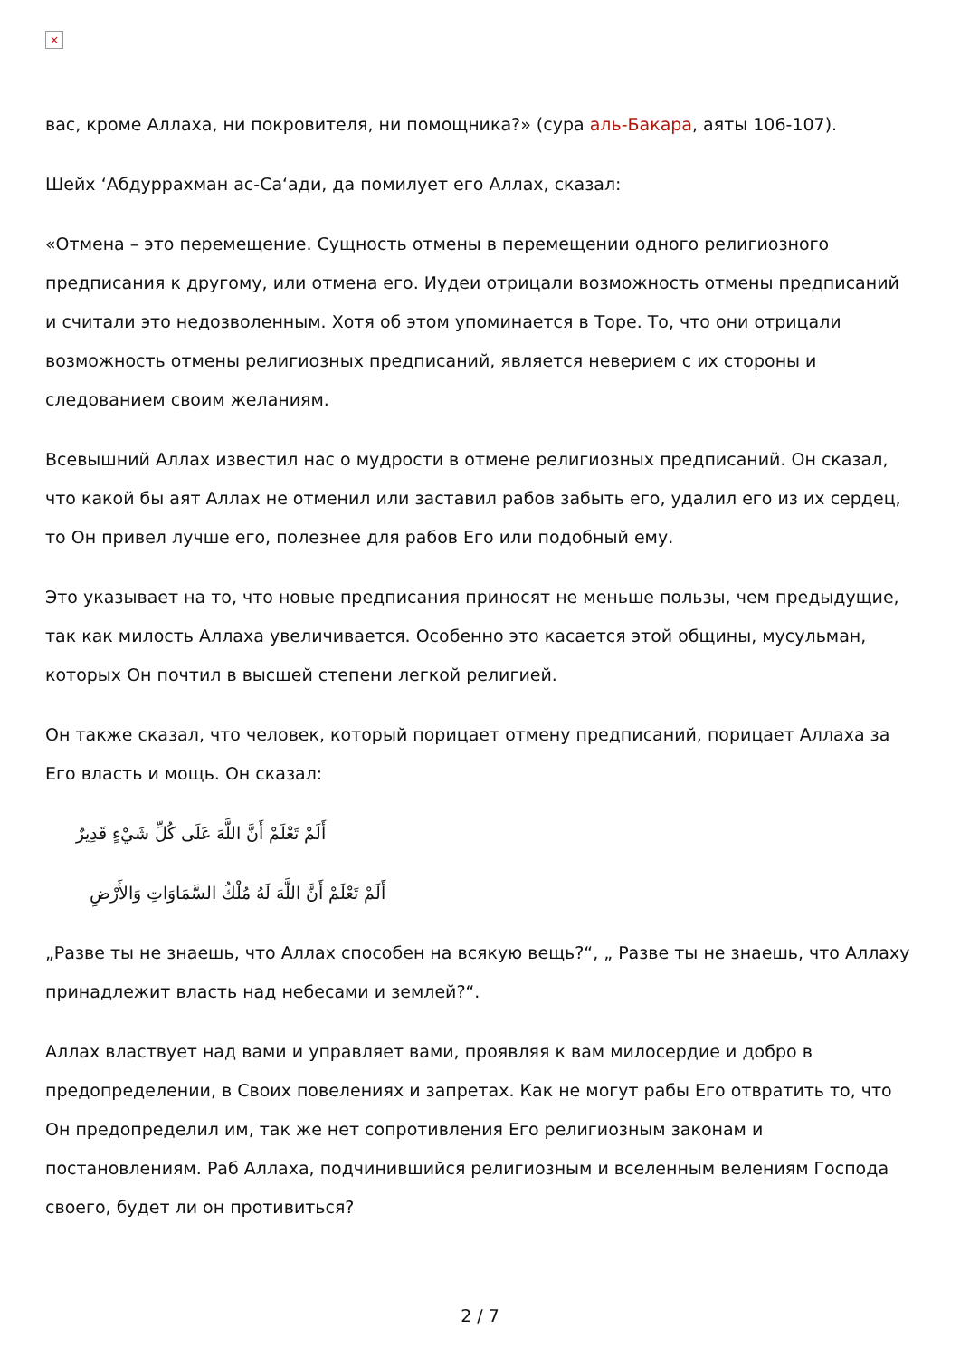×
вас, кроме Аллаха, ни покровителя, ни помощника?» (сура аль-Бакара, аяты 106-107).
Шейх ‘Абдуррахман ас-Са‘ади, да помилует его Аллах, сказал:
«Отмена – это перемещение. Сущность отмены в перемещении одного религиозного предписания к другому, или отмена его. Иудеи отрицали возможность отмены предписаний и считали это недозволенным. Хотя об этом упоминается в Торе. То, что они отрицали возможность отмены религиозных предписаний, является неверием с их стороны и следованием своим желаниям.
Всевышний Аллах известил нас о мудрости в отмене религиозных предписаний. Он сказал, что какой бы аят Аллах не отменил или заставил рабов забыть его, удалил его из их сердец, то Он привел лучше его, полезнее для рабов Его или подобный ему.
Это указывает на то, что новые предписания приносят не меньше пользы, чем предыдущие, так как милость Аллаха увеличивается. Особенно это касается этой общины, мусульман, которых Он почтил в высшей степени легкой религией.
Он также сказал, что человек, который порицает отмену предписаний, порицает Аллаха за Его власть и мощь. Он сказал:
أَلَمْ تَعْلَمْ أَنَّ اللَّهَ عَلَى كُلِّ شَيْءٍ قَدِيرٌ
أَلَمْ تَعْلَمْ أَنَّ اللَّهَ لَهُ مُلْكُ السَّمَاوَاتِ وَالأَرْضِ
„Разве ты не знаешь, что Аллах способен на всякую вещь?“, „ Разве ты не знаешь, что Аллаху принадлежит власть над небесами и землей?“.
Аллах властвует над вами и управляет вами, проявляя к вам милосердие и добро в предопределении, в Своих повелениях и запретах. Как не могут рабы Его отвратить то, что Он предопределил им, так же нет сопротивления Его религиозным законам и постановлениям. Раб Аллаха, подчинившийся религиозным и вселенным велениям Господа своего, будет ли он противиться?
2 / 7